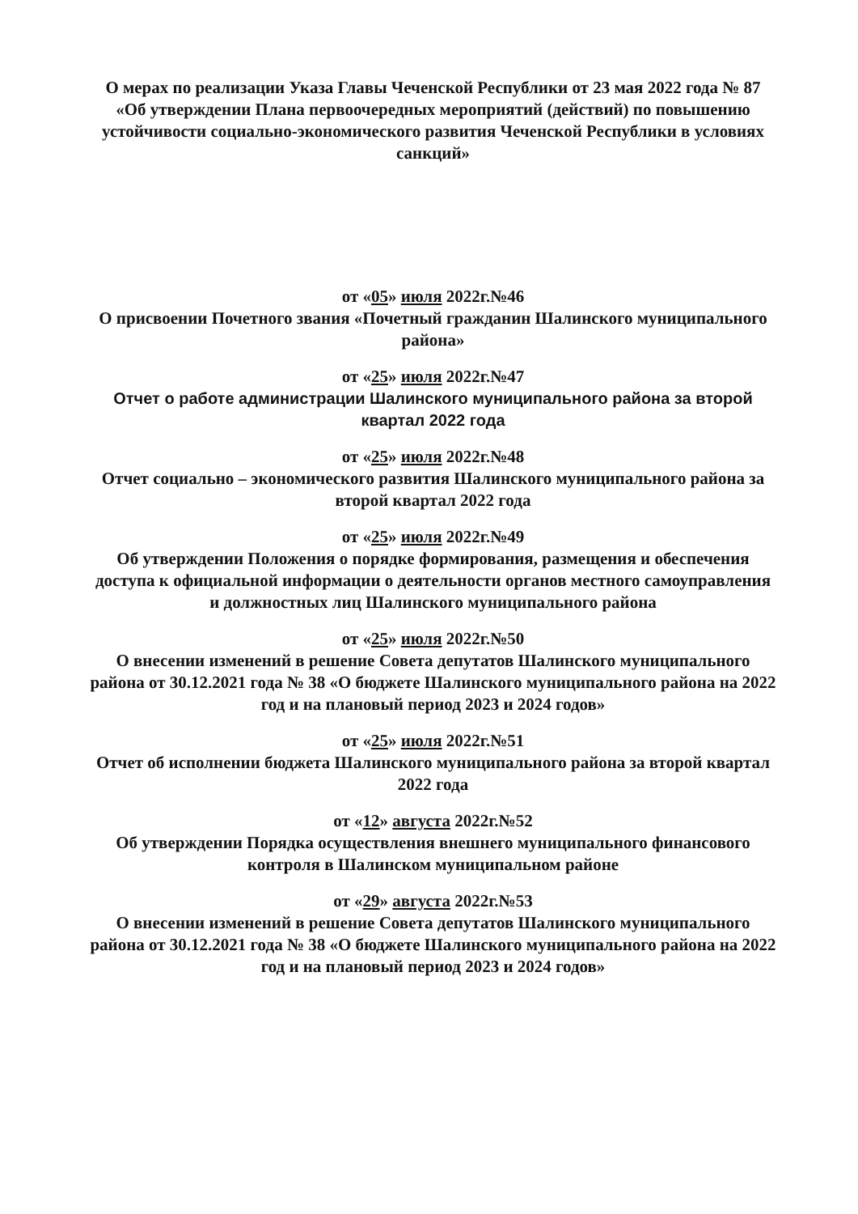О мерах по реализации Указа Главы Чеченской Республики от 23 мая 2022 года № 87 «Об утверждении Плана первоочередных мероприятий (действий) по повышению устойчивости социально-экономического развития Чеченской Республики в условиях санкций»
от «05» июля 2022г.№46
О присвоении Почетного звания «Почетный гражданин Шалинского муниципального района»
от «25» июля 2022г.№47
Отчет о работе администрации Шалинского муниципального района за второй квартал 2022 года
от «25» июля 2022г.№48
Отчет социально – экономического развития Шалинского муниципального района за второй квартал 2022 года
от «25» июля 2022г.№49
Об утверждении Положения о порядке формирования, размещения и обеспечения доступа к официальной информации о деятельности органов местного самоуправления и должностных лиц Шалинского муниципального района
от «25» июля 2022г.№50
О внесении изменений в решение Совета депутатов Шалинского муниципального района от 30.12.2021 года № 38 «О бюджете Шалинского муниципального района на 2022 год и на плановый период 2023 и 2024 годов»
от «25» июля 2022г.№51
Отчет об исполнении бюджета Шалинского муниципального района за второй квартал 2022 года
от «12» августа 2022г.№52
Об утверждении Порядка осуществления внешнего муниципального финансового контроля в Шалинском муниципальном районе
от «29» августа 2022г.№53
О внесении изменений в решение Совета депутатов Шалинского муниципального района от 30.12.2021 года № 38 «О бюджете Шалинского муниципального района на 2022 год и на плановый период 2023 и 2024 годов»